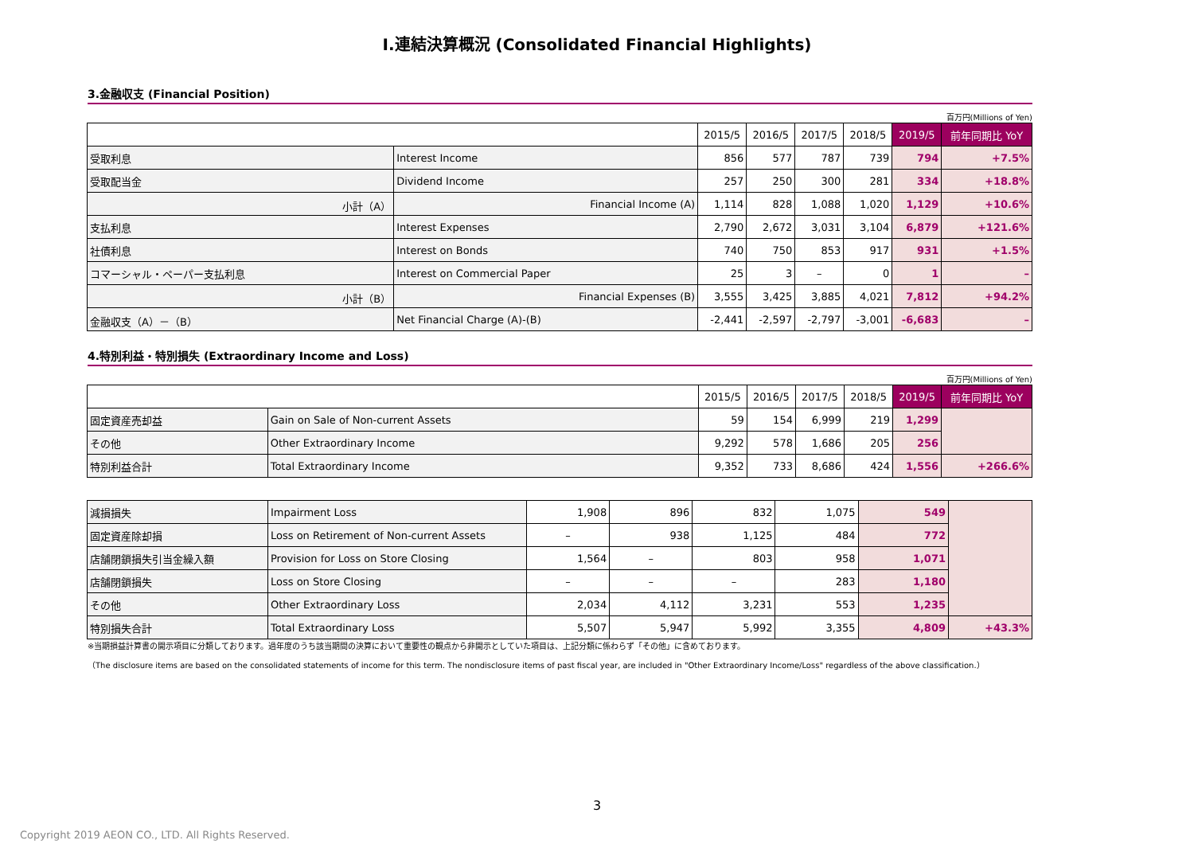Ⅰ.連結決算概況 (Consolidated Financial Highlights)
3.金融収支 (Financial Position)
百万円(Millions of Yen)
| | | 2015/5 | 2016/5 | 2017/5 | 2018/5 | 2019/5 | 前年同期比 YoY |
| --- | --- | --- | --- | --- | --- | --- | --- |
| 受取利息 | Interest Income | 856 | 577 | 787 | 739 | 794 | +7.5% |
| 受取配当金 | Dividend Income | 257 | 250 | 300 | 281 | 334 | +18.8% |
| 小計（A） | Financial Income (A) | 1,114 | 828 | 1,088 | 1,020 | 1,129 | +10.6% |
| 支払利息 | Interest Expenses | 2,790 | 2,672 | 3,031 | 3,104 | 6,879 | +121.6% |
| 社債利息 | Interest on Bonds | 740 | 750 | 853 | 917 | 931 | +1.5% |
| コマーシャル・ペーパー支払利息 | Interest on Commercial Paper | 25 | 3 | – | 0 | 1 | – |
| 小計（B） | Financial Expenses (B) | 3,555 | 3,425 | 3,885 | 4,021 | 7,812 | +94.2% |
| 金融収支（A）－（B） | Net Financial Charge (A)-(B) | -2,441 | -2,597 | -2,797 | -3,001 | -6,683 | – |
4.特別利益・特別損失 (Extraordinary Income and Loss)
百万円(Millions of Yen)
| | | 2015/5 | 2016/5 | 2017/5 | 2018/5 | 2019/5 | 前年同期比 YoY |
| --- | --- | --- | --- | --- | --- | --- | --- |
| 固定資産売却益 | Gain on Sale of Non-current Assets | 59 | 154 | 6,999 | 219 | 1,299 | |
| その他 | Other Extraordinary Income | 9,292 | 578 | 1,686 | 205 | 256 | |
| 特別利益合計 | Total Extraordinary Income | 9,352 | 733 | 8,686 | 424 | 1,556 | +266.6% |
| 減損損失 | Impairment Loss | 1,908 | 896 | 832 | 1,075 | 549 | |
| 固定資産除却損 | Loss on Retirement of Non-current Assets | – | 938 | 1,125 | 484 | 772 | |
| 店舗閉鎖損失引当金繰入額 | Provision for Loss on Store Closing | 1,564 | – | 803 | 958 | 1,071 | |
| 店舗閉鎖損失 | Loss on Store Closing | – | – | – | 283 | 1,180 | |
| その他 | Other Extraordinary Loss | 2,034 | 4,112 | 3,231 | 553 | 1,235 | |
| 特別損失合計 | Total Extraordinary Loss | 5,507 | 5,947 | 5,992 | 3,355 | 4,809 | +43.3% |
※当期損益計算書の開示項目に分類しております。過年度のうち該当期間の決算において重要性の観点から非開示としていた項目は、上記分類に係わらず「その他」に含めております。
（The disclosure items are based on the consolidated statements of income for this term. The nondisclosure items of past fiscal year, are included in "Other Extraordinary Income/Loss" regardless of the above classification.）
3
Copyright 2019 AEON CO., LTD. All Rights Reserved.